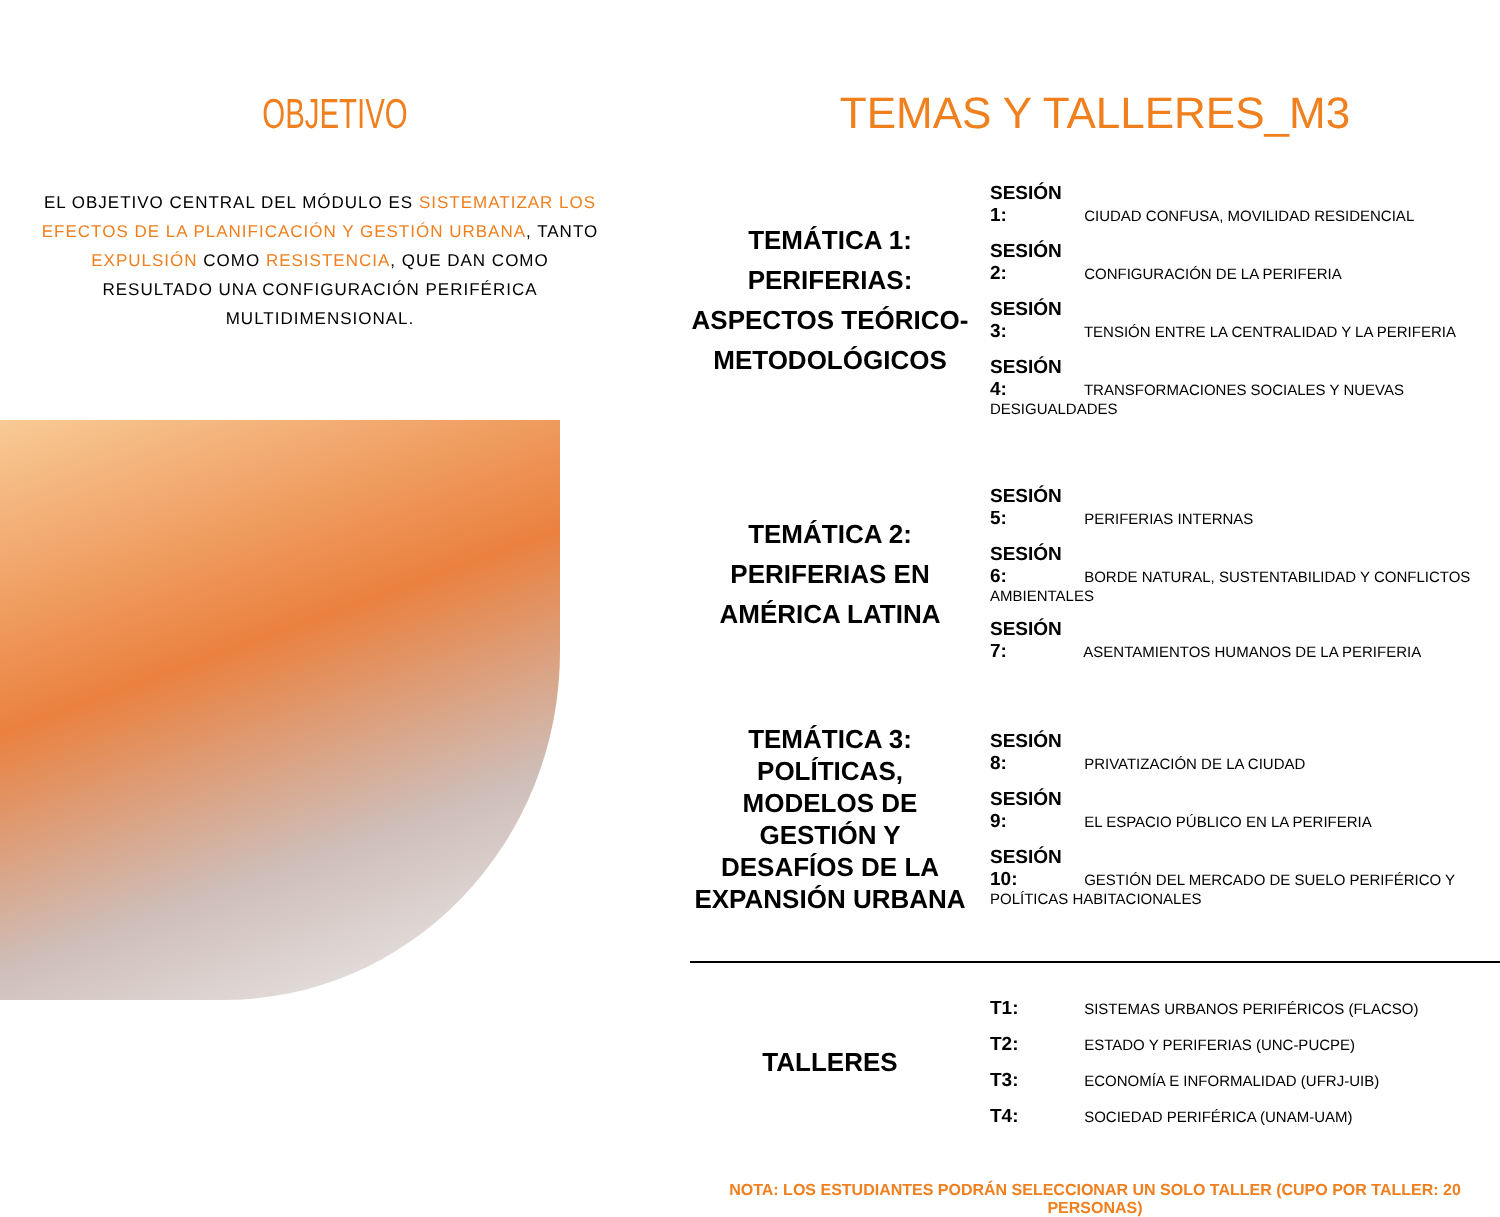OBJETIVO
EL OBJETIVO CENTRAL DEL MÓDULO ES SISTEMATIZAR LOS EFECTOS DE LA PLANIFICACIÓN Y GESTIÓN URBANA, TANTO EXPULSIÓN COMO RESISTENCIA, QUE DAN COMO RESULTADO UNA CONFIGURACIÓN PERIFÉRICA MULTIDIMENSIONAL.
TEMAS Y TALLERES_M3
TEMÁTICA 1: PERIFERIAS: ASPECTOS TEÓRICO-METODOLÓGICOS
SESIÓN 1: CIUDAD CONFUSA, MOVILIDAD RESIDENCIAL
SESIÓN 2: CONFIGURACIÓN DE LA PERIFERIA
SESIÓN 3: TENSIÓN ENTRE LA CENTRALIDAD Y LA PERIFERIA
SESIÓN 4: TRANSFORMACIONES SOCIALES Y NUEVAS DESIGUALDADES
TEMÁTICA 2: PERIFERIAS EN AMÉRICA LATINA
SESIÓN 5: PERIFERIAS INTERNAS
SESIÓN 6: BORDE NATURAL, SUSTENTABILIDAD Y CONFLICTOS AMBIENTALES
SESIÓN 7: ASENTAMIENTOS HUMANOS DE LA PERIFERIA
TEMÁTICA 3: POLÍTICAS, MODELOS DE GESTIÓN Y DESAFÍOS DE LA EXPANSIÓN URBANA
SESIÓN 8: PRIVATIZACIÓN DE LA CIUDAD
SESIÓN 9: EL ESPACIO PÚBLICO EN LA PERIFERIA
SESIÓN 10: GESTIÓN DEL MERCADO DE SUELO PERIFÉRICO Y POLÍTICAS HABITACIONALES
TALLERES
T1: SISTEMAS URBANOS PERIFÉRICOS (FLACSO)
T2: ESTADO Y PERIFERIAS (UNC-PUCPE)
T3: ECONOMÍA E INFORMALIDAD (UFRJ-UIB)
T4: SOCIEDAD PERIFÉRICA (UNAM-UAM)
NOTA: LOS ESTUDIANTES PODRÁN SELECCIONAR UN SOLO TALLER (CUPO POR TALLER: 20 PERSONAS)